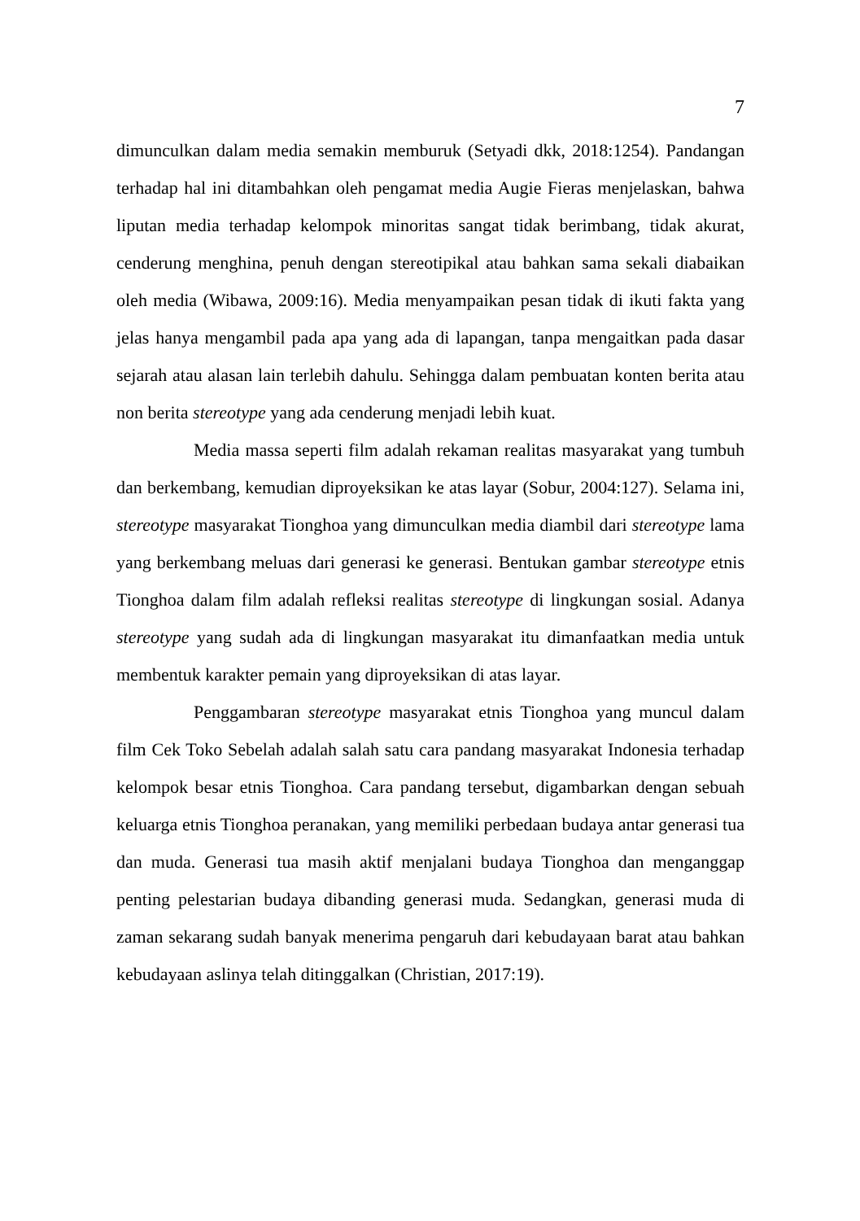7
dimunculkan dalam media semakin memburuk (Setyadi dkk, 2018:1254). Pandangan terhadap hal ini ditambahkan oleh pengamat media Augie Fieras menjelaskan, bahwa liputan media terhadap kelompok minoritas sangat tidak berimbang, tidak akurat, cenderung menghina, penuh dengan stereotipikal atau bahkan sama sekali diabaikan oleh media (Wibawa, 2009:16). Media menyampaikan pesan tidak di ikuti fakta yang jelas hanya mengambil pada apa yang ada di lapangan, tanpa mengaitkan pada dasar sejarah atau alasan lain terlebih dahulu. Sehingga dalam pembuatan konten berita atau non berita stereotype yang ada cenderung menjadi lebih kuat.
Media massa seperti film adalah rekaman realitas masyarakat yang tumbuh dan berkembang, kemudian diproyeksikan ke atas layar (Sobur, 2004:127). Selama ini, stereotype masyarakat Tionghoa yang dimunculkan media diambil dari stereotype lama yang berkembang meluas dari generasi ke generasi. Bentukan gambar stereotype etnis Tionghoa dalam film adalah refleksi realitas stereotype di lingkungan sosial. Adanya stereotype yang sudah ada di lingkungan masyarakat itu dimanfaatkan media untuk membentuk karakter pemain yang diproyeksikan di atas layar.
Penggambaran stereotype masyarakat etnis Tionghoa yang muncul dalam film Cek Toko Sebelah adalah salah satu cara pandang masyarakat Indonesia terhadap kelompok besar etnis Tionghoa. Cara pandang tersebut, digambarkan dengan sebuah keluarga etnis Tionghoa peranakan, yang memiliki perbedaan budaya antar generasi tua dan muda. Generasi tua masih aktif menjalani budaya Tionghoa dan menganggap penting pelestarian budaya dibanding generasi muda. Sedangkan, generasi muda di zaman sekarang sudah banyak menerima pengaruh dari kebudayaan barat atau bahkan kebudayaan aslinya telah ditinggalkan (Christian, 2017:19).